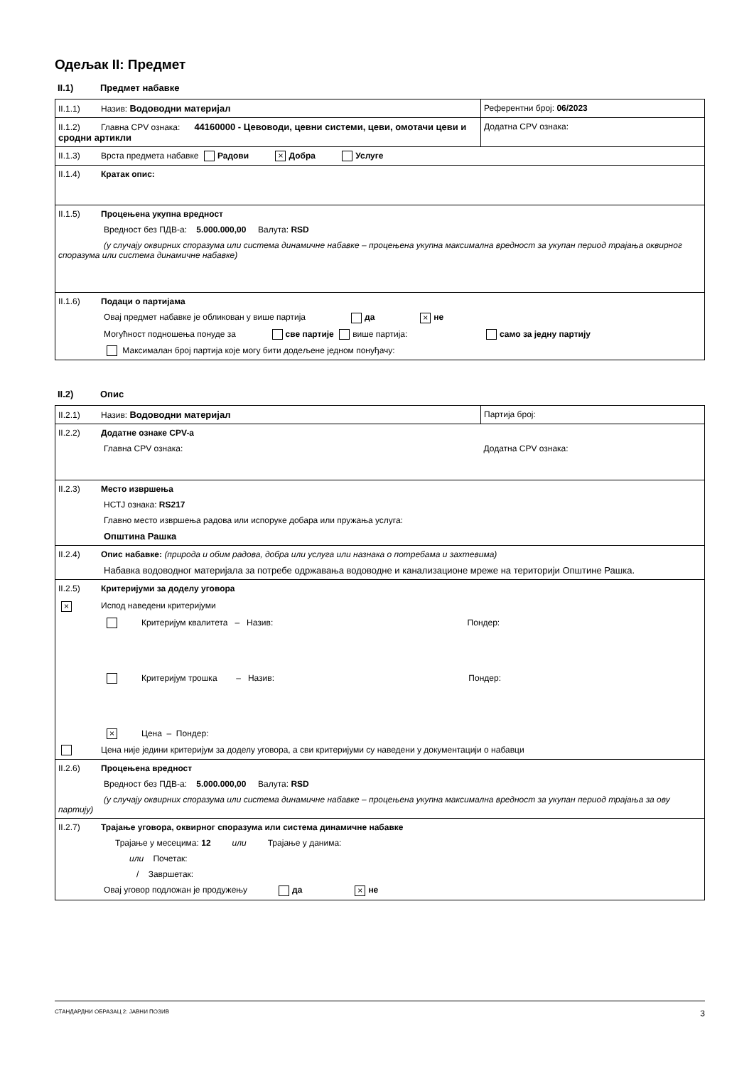Одељак II: Предмет
II.1) Предмет набавке
| II.1.1) Назив: Водоводни материјал | Референтни број: 06/2023 |
| II.1.2) Главна CPV ознака: 44160000 - Цевоводи, цевни системи, цеви, омотачи цеви и сродни артикли | Додатна CPV ознака: |
| II.1.3) Врста предмета набавке Радови × Добра Услуге | |
| II.1.4) Кратак опис: | |
| II.1.5) Процењена укупна вредност Вредност без ПДВ-а: 5.000.000,00 Валута: RSD (у случају оквирних споразума или система динамичне набавке – процењена укупна максимална вредност за укупан период трајања оквирног споразума или система динамичне набавке) | |
| II.1.6) Подаци о партијама Овај предмет набавке је обликован у више партија да × не Могућност подношења понуде за све партије више партија: само за једну партију Максималан број партија које могу бити додељене једном понуђачу: | |
II.2) Опис
| II.2.1) Назив: Водоводни материјал | Партија број: |
| II.2.2) Додатне ознаке CPV-а Главна CPV ознака: | Додатна CPV ознака: |
| II.2.3) Место извршења НСТЈ ознака: RS217 Главно место извршења радова или испоруке добара или пружања услуга: Општина Рашка | |
| II.2.4) Опис набавке: (природа и обим радова, добра или услуга или назнака о потребама и захтевима) Набавка водоводног материјала за потребе одржавања водоводне и канализационе мреже на територији Општине Рашка. | |
| II.2.5) Критеријуми за доделу уговора × Испод наведени критеријуми Критеријум квалитета – Назив: Пондер: Критеријум трошка – Назив: Пондер: × Цена – Пондер: Цена није једини критеријум за доделу уговора, а сви критеријуми су наведени у документацији о набавци | |
| II.2.6) Процењена вредност Вредност без ПДВ-а: 5.000.000,00 Валута: RSD (у случају оквирних споразума или система динамичне набавке – процењена укупна максимална вредност за укупан период трајања за ову партију) | |
| II.2.7) Трајање уговора, оквирног споразума или система динамичне набавке Трајање у месецима: 12 или Трајање у данима: или Почетак: / Завршетак: Овај уговор подложан је продужењу да × не | |
СТАНДАРДНИ ОБРАЗАЦ 2: ЈАВНИ ПОЗИВ 3